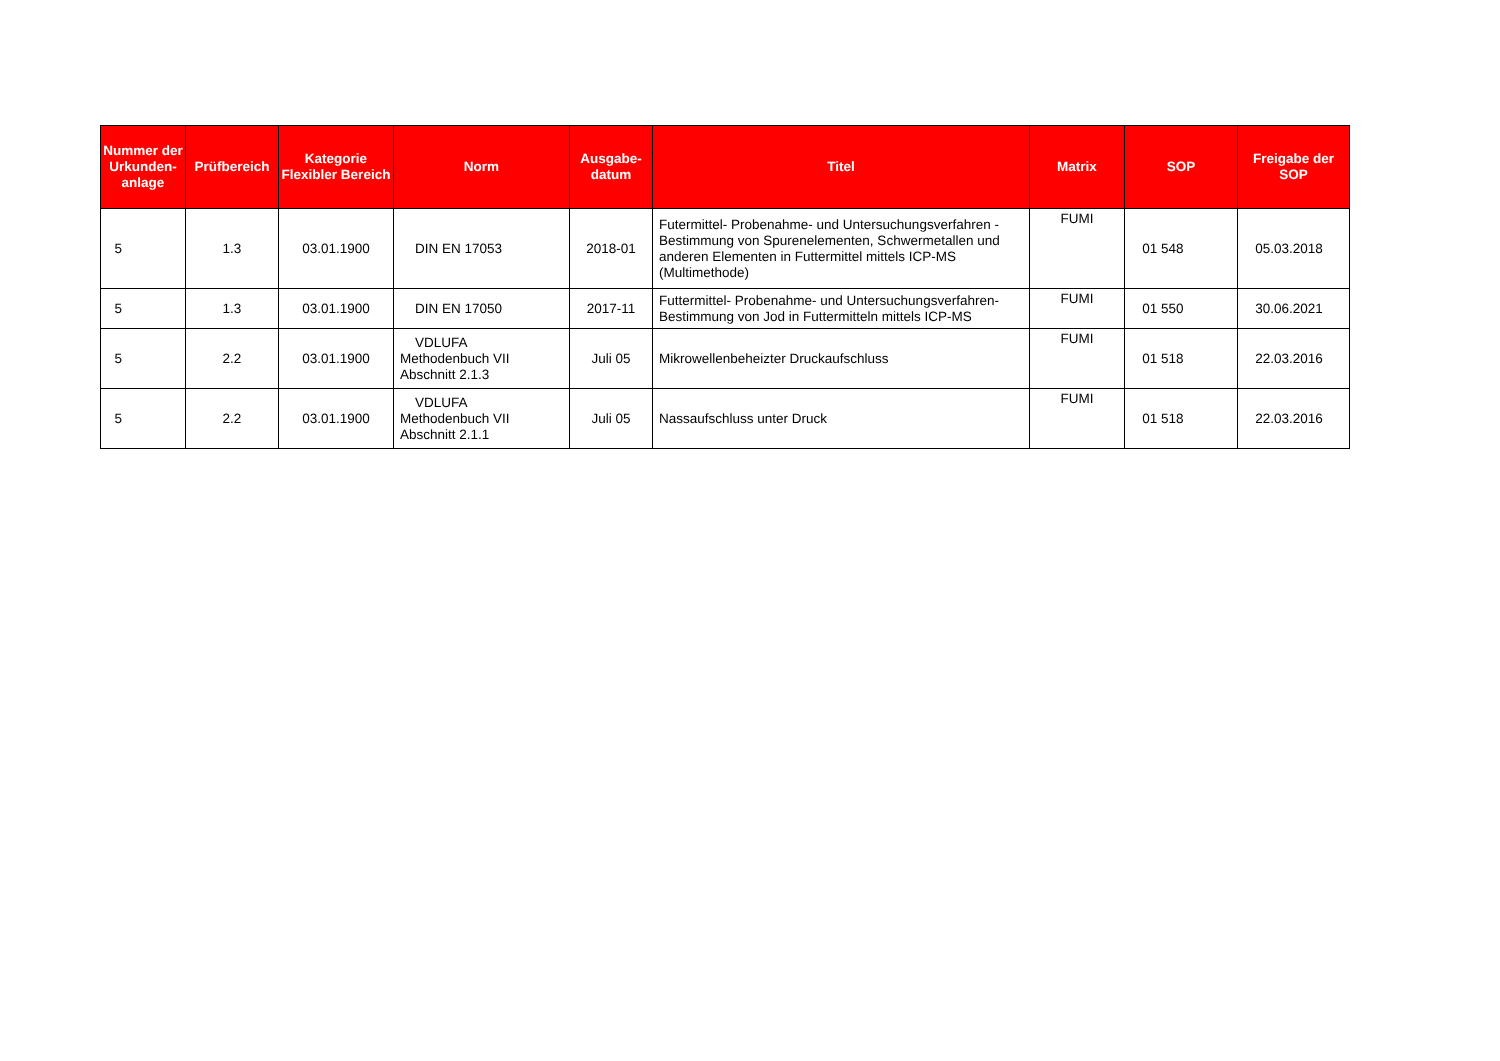| Nummer der Urkunden-anlage | Prüfbereich | Kategorie Flexibler Bereich | Norm | Ausgabe-datum | Titel | Matrix | SOP | Freigabe der SOP |
| --- | --- | --- | --- | --- | --- | --- | --- | --- |
| 5 | 1.3 | 03.01.1900 | DIN EN 17053 | 2018-01 | Futermittel- Probenahme- und Untersuchungsverfahren - Bestimmung von Spurenelementen, Schwermetallen und anderen Elementen in Futtermittel mittels ICP-MS (Multimethode) | FUMI | 01 548 | 05.03.2018 |
| 5 | 1.3 | 03.01.1900 | DIN EN 17050 | 2017-11 | Futtermittel- Probenahme- und Untersuchungsverfahren- Bestimmung von Jod in Futtermitteln mittels ICP-MS | FUMI | 01 550 | 30.06.2021 |
| 5 | 2.2 | 03.01.1900 | VDLUFA Methodenbuch VII Abschnitt 2.1.3 | Juli 05 | Mikrowellenbeheizter Druckaufschluss | FUMI | 01 518 | 22.03.2016 |
| 5 | 2.2 | 03.01.1900 | VDLUFA Methodenbuch VII Abschnitt 2.1.1 | Juli 05 | Nassaufschluss unter Druck | FUMI | 01 518 | 22.03.2016 |